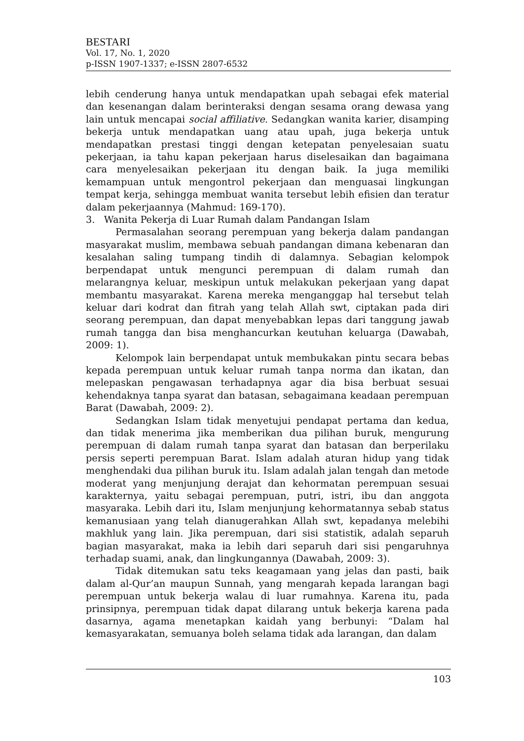BESTARI
Vol. 17, No. 1, 2020
p-ISSN 1907-1337; e-ISSN 2807-6532
lebih cenderung hanya untuk mendapatkan upah sebagai efek material dan kesenangan dalam berinteraksi dengan sesama orang dewasa yang lain untuk mencapai social affiliative. Sedangkan wanita karier, disamping bekerja untuk mendapatkan uang atau upah, juga bekerja untuk mendapatkan prestasi tinggi dengan ketepatan penyelesaian suatu pekerjaan, ia tahu kapan pekerjaan harus diselesaikan dan bagaimana cara menyelesaikan pekerjaan itu dengan baik. Ia juga memiliki kemampuan untuk mengontrol pekerjaan dan menguasai lingkungan tempat kerja, sehingga membuat wanita tersebut lebih efisien dan teratur dalam pekerjaannya (Mahmud: 169-170).
3. Wanita Pekerja di Luar Rumah dalam Pandangan Islam
Permasalahan seorang perempuan yang bekerja dalam pandangan masyarakat muslim, membawa sebuah pandangan dimana kebenaran dan kesalahan saling tumpang tindih di dalamnya. Sebagian kelompok berpendapat untuk mengunci perempuan di dalam rumah dan melarangnya keluar, meskipun untuk melakukan pekerjaan yang dapat membantu masyarakat. Karena mereka menganggap hal tersebut telah keluar dari kodrat dan fitrah yang telah Allah swt, ciptakan pada diri seorang perempuan, dan dapat menyebabkan lepas dari tanggung jawab rumah tangga dan bisa menghancurkan keutuhan keluarga (Dawabah, 2009: 1).
Kelompok lain berpendapat untuk membukakan pintu secara bebas kepada perempuan untuk keluar rumah tanpa norma dan ikatan, dan melepaskan pengawasan terhadapnya agar dia bisa berbuat sesuai kehendaknya tanpa syarat dan batasan, sebagaimana keadaan perempuan Barat (Dawabah, 2009: 2).
Sedangkan Islam tidak menyetujui pendapat pertama dan kedua, dan tidak menerima jika memberikan dua pilihan buruk, mengurung perempuan di dalam rumah tanpa syarat dan batasan dan berperilaku persis seperti perempuan Barat. Islam adalah aturan hidup yang tidak menghendaki dua pilihan buruk itu. Islam adalah jalan tengah dan metode moderat yang menjunjung derajat dan kehormatan perempuan sesuai karakternya, yaitu sebagai perempuan, putri, istri, ibu dan anggota masyaraka. Lebih dari itu, Islam menjunjung kehormatannya sebab status kemanusiaan yang telah dianugerahkan Allah swt, kepadanya melebihi makhluk yang lain. Jika perempuan, dari sisi statistik, adalah separuh bagian masyarakat, maka ia lebih dari separuh dari sisi pengaruhnya terhadap suami, anak, dan lingkungannya (Dawabah, 2009: 3).
Tidak ditemukan satu teks keagamaan yang jelas dan pasti, baik dalam al-Qur’an maupun Sunnah, yang mengarah kepada larangan bagi perempuan untuk bekerja walau di luar rumahnya. Karena itu, pada prinsipnya, perempuan tidak dapat dilarang untuk bekerja karena pada dasarnya, agama menetapkan kaidah yang berbunyi: “Dalam hal kemasyarakatan, semuanya boleh selama tidak ada larangan, dan dalam
103